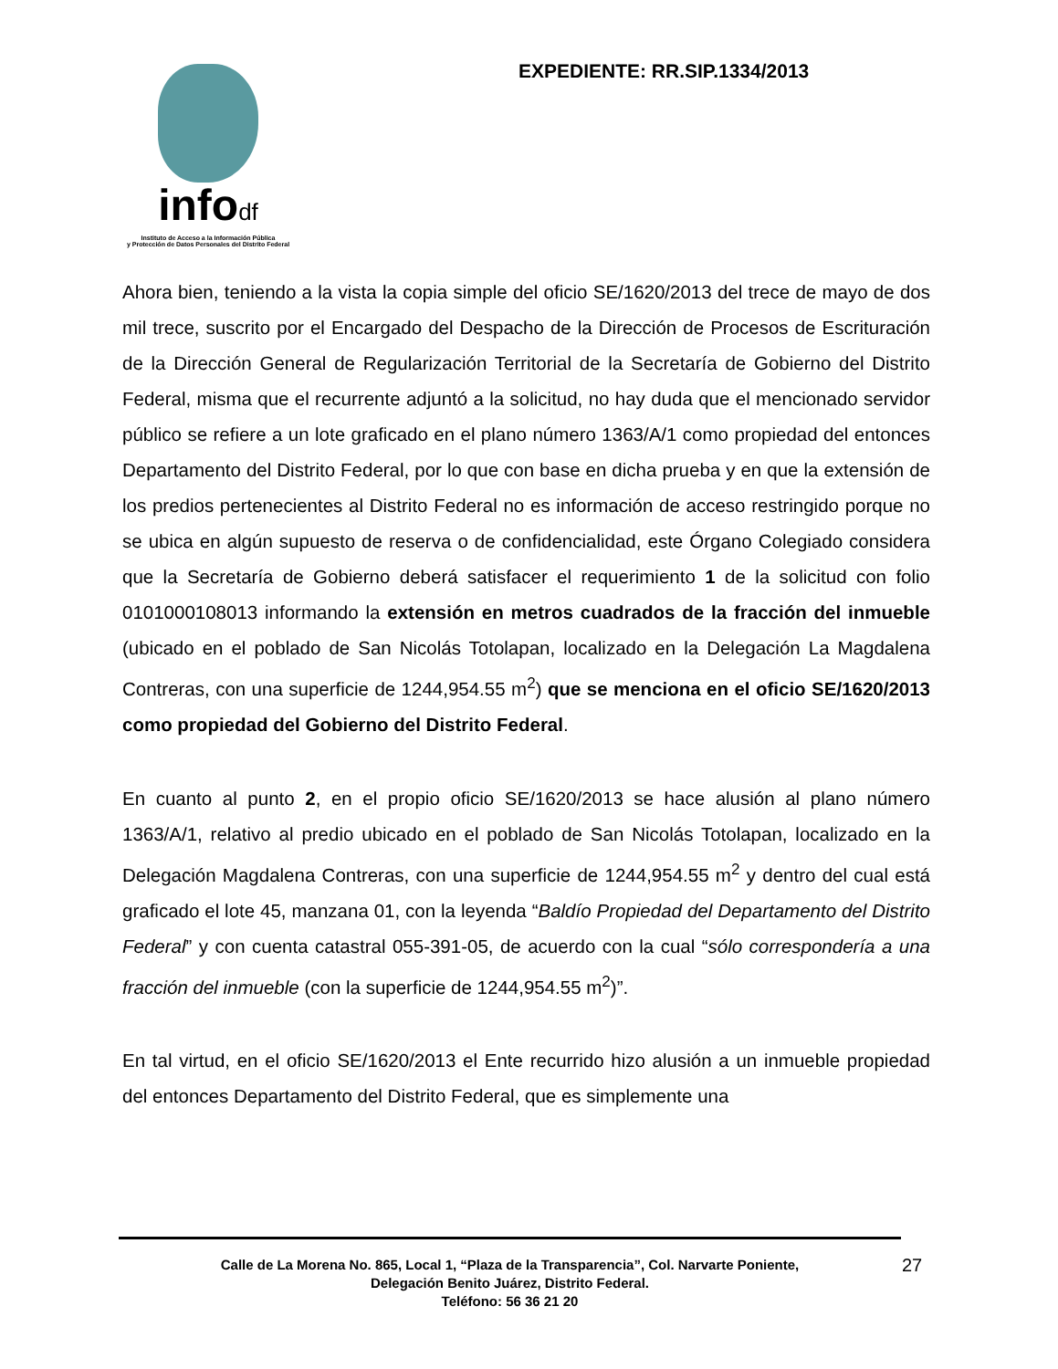infodf
Instituto de Acceso a la Información Pública
y Protección de Datos Personales del Distrito Federal
EXPEDIENTE: RR.SIP.1334/2013
Ahora bien, teniendo a la vista la copia simple del oficio SE/1620/2013 del trece de mayo de dos mil trece, suscrito por el Encargado del Despacho de la Dirección de Procesos de Escrituración de la Dirección General de Regularización Territorial de la Secretaría de Gobierno del Distrito Federal, misma que el recurrente adjuntó a la solicitud, no hay duda que el mencionado servidor público se refiere a un lote graficado en el plano número 1363/A/1 como propiedad del entonces Departamento del Distrito Federal, por lo que con base en dicha prueba y en que la extensión de los predios pertenecientes al Distrito Federal no es información de acceso restringido porque no se ubica en algún supuesto de reserva o de confidencialidad, este Órgano Colegiado considera que la Secretaría de Gobierno deberá satisfacer el requerimiento 1 de la solicitud con folio 0101000108013 informando la extensión en metros cuadrados de la fracción del inmueble (ubicado en el poblado de San Nicolás Totolapan, localizado en la Delegación La Magdalena Contreras, con una superficie de 1244,954.55 m<sup>2</sup>) que se menciona en el oficio SE/1620/2013 como propiedad del Gobierno del Distrito Federal.
En cuanto al punto 2, en el propio oficio SE/1620/2013 se hace alusión al plano número 1363/A/1, relativo al predio ubicado en el poblado de San Nicolás Totolapan, localizado en la Delegación Magdalena Contreras, con una superficie de 1244,954.55 m<sup>2</sup> y dentro del cual está graficado el lote 45, manzana 01, con la leyenda “Baldío Propiedad del Departamento del Distrito Federal” y con cuenta catastral 055-391-05, de acuerdo con la cual “sólo correspondería a una fracción del inmueble (con la superficie de 1244,954.55 m<sup>2</sup>)”.
En tal virtud, en el oficio SE/1620/2013 el Ente recurrido hizo alusión a un inmueble propiedad del entonces Departamento del Distrito Federal, que es simplemente una
Calle de La Morena No. 865, Local 1, “Plaza de la Transparencia”, Col. Narvarte Poniente,
Delegación Benito Juárez, Distrito Federal.
Teléfono: 56 36 21 20
27